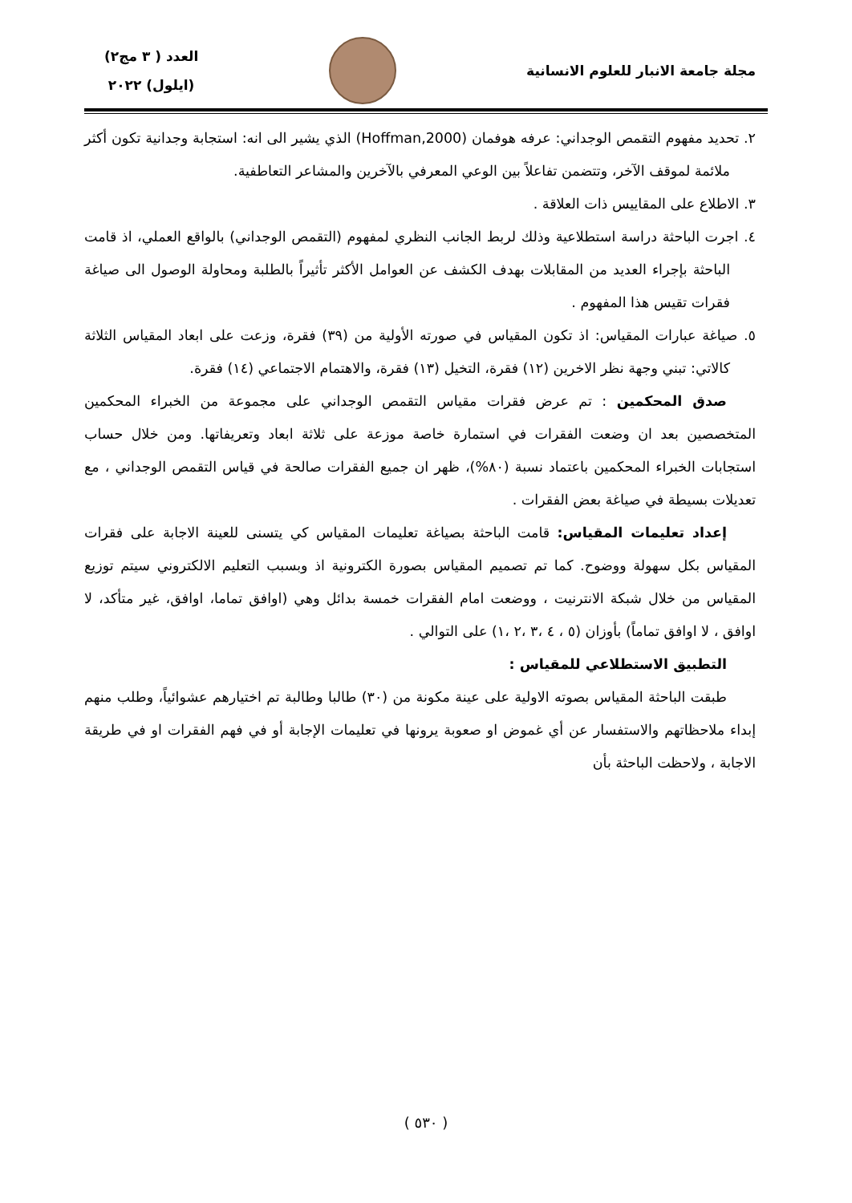مجلة جامعة الانبار للعلوم الانسانية
العدد ( ٣ مج٢)
(ايلول) ٢٠٢٢
٢. تحديد مفهوم التقمص الوجداني: عرفه هوفمان (Hoffman,2000) الذي يشير الى انه: استجابة وجدانية تكون أكثر ملائمة لموقف الآخر، وتتضمن تفاعلاً بين الوعي المعرفي بالآخرين والمشاعر التعاطفية.
٣. الاطلاع على المقاييس ذات العلاقة .
٤. اجرت الباحثة دراسة استطلاعية وذلك لربط الجانب النظري لمفهوم (التقمص الوجداني) بالواقع العملي، اذ قامت الباحثة بإجراء العديد من المقابلات بهدف الكشف عن العوامل الأكثر تأثيراً بالطلبة ومحاولة الوصول الى صياغة فقرات تقيس هذا المفهوم .
٥. صياغة عبارات المقياس: اذ تكون المقياس في صورته الأولية من (٣٩) فقرة، وزعت على ابعاد المقياس الثلاثة كالاتي: تبني وجهة نظر الاخرين (١٢) فقرة، التخيل (١٣) فقرة، والاهتمام الاجتماعي (١٤) فقرة.
صدق المحكمين : تم عرض فقرات مقياس التقمص الوجداني على مجموعة من الخبراء المحكمين المتخصصين بعد ان وضعت الفقرات في استمارة خاصة موزعة على ثلاثة ابعاد وتعريفاتها. ومن خلال حساب استجابات الخبراء المحكمين باعتماد نسبة (٨٠%)، ظهر ان جميع الفقرات صالحة في قياس التقمص الوجداني ، مع تعديلات بسيطة في صياغة بعض الفقرات .
إعداد تعليمات المقياس: قامت الباحثة بصياغة تعليمات المقياس كي يتسنى للعينة الاجابة على فقرات المقياس بكل سهولة ووضوح. كما تم تصميم المقياس بصورة الكترونية اذ وبسبب التعليم الالكتروني سيتم توزيع المقياس من خلال شبكة الانترنيت ، ووضعت امام الفقرات خمسة بدائل وهي (اوافق تماما، اوافق، غير متأكد، لا اوافق ، لا اوافق تماماً) بأوزان (٥ ، ٤ ،٣ ،٢ ،١) على التوالي .
التطبيق الاستطلاعي للمقياس :
طبقت الباحثة المقياس بصوته الاولية على عينة مكونة من (٣٠) طالبا وطالبة تم اختيارهم عشوائياً، وطلب منهم إبداء ملاحظاتهم والاستفسار عن أي غموض او صعوبة يرونها في تعليمات الإجابة أو في فهم الفقرات او في طريقة الاجابة ، ولاحظت الباحثة بأن
( ٥٣٠ )